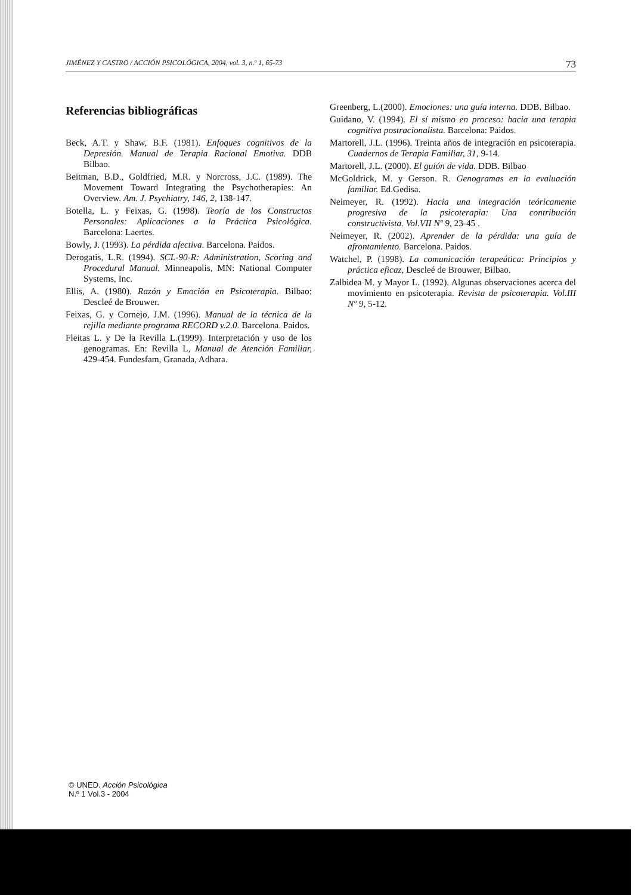JIMÉNEZ Y CASTRO / ACCIÓN PSICOLÓGICA, 2004, vol. 3, n.º 1, 65-73 73
Referencias bibliográficas
Beck, A.T. y Shaw, B.F. (1981). Enfoques cognitivos de la Depresión. Manual de Terapia Racional Emotiva. DDB Bilbao.
Beitman, B.D., Goldfried, M.R. y Norcross, J.C. (1989). The Movement Toward Integrating the Psychotherapies: An Overview. Am. J. Psychiatry, 146, 2, 138-147.
Botella, L. y Feixas, G. (1998). Teoría de los Constructos Personales: Aplicaciones a la Práctica Psicológica. Barcelona: Laertes.
Bowly, J. (1993). La pérdida afectiva. Barcelona. Paidos.
Derogatis, L.R. (1994). SCL-90-R: Administration, Scoring and Procedural Manual. Minneapolis, MN: National Computer Systems, Inc.
Ellis, A. (1980). Razón y Emoción en Psicoterapia. Bilbao: Descleé de Brouwer.
Feixas, G. y Cornejo, J.M. (1996). Manual de la técnica de la rejilla mediante programa RECORD v.2.0. Barcelona. Paidos.
Fleitas L. y De la Revilla L.(1999). Interpretación y uso de los genogramas. En: Revilla L, Manual de Atención Familiar, 429-454. Fundesfam, Granada, Adhara.
Greenberg, L.(2000). Emociones: una guía interna. DDB. Bilbao.
Guidano, V. (1994). El sí mismo en proceso: hacia una terapia cognitiva postracionalista. Barcelona: Paidos.
Martorell, J.L. (1996). Treinta años de integración en psicoterapia. Cuadernos de Terapia Familiar, 31, 9-14.
Martorell, J.L. (2000). El guión de vida. DDB. Bilbao
McGoldrick, M. y Gerson. R. Genogramas en la evaluación familiar. Ed.Gedisa.
Neimeyer, R. (1992). Hacia una integración teóricamente progresiva de la psicoterapia: Una contribución constructivista. Vol.VII Nº 9, 23-45 .
Neimeyer, R. (2002). Aprender de la pérdida: una guía de afrontamiento. Barcelona. Paidos.
Watchel, P. (1998). La comunicación terapeútica: Principios y práctica eficaz, Descleé de Brouwer, Bilbao.
Zalbidea M. y Mayor L. (1992). Algunas observaciones acerca del movimiento en psicoterapia. Revista de psicoterapia. Vol.III Nº 9, 5-12.
© UNED. Acción Psicológica
N.º 1 Vol.3 - 2004